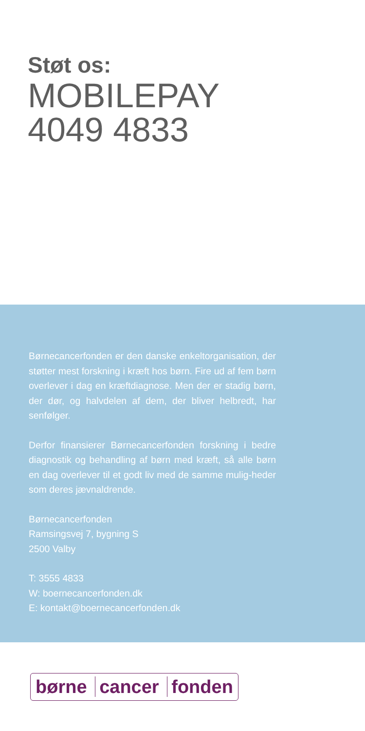Støt os:
MOBILEPAY
4049 4833
Børnecancerfonden er den danske enkeltorganisation, der støtter mest forskning i kræft hos børn. Fire ud af fem børn overlever i dag en kræftdiagnose. Men der er stadig børn, der dør, og halvdelen af dem, der bliver helbredt, har senfølger.
Derfor finansierer Børnecancerfonden forskning i bedre diagnostik og behandling af børn med kræft, så alle børn en dag overlever til et godt liv med de samme mulig-heder som deres jævnaldrende.
Børnecancerfonden
Ramsingsvej 7, bygning S
2500 Valby
T: 3555 4833
W: boernecancerfonden.dk
E: kontakt@boernecancerfonden.dk
børne cancer fonden